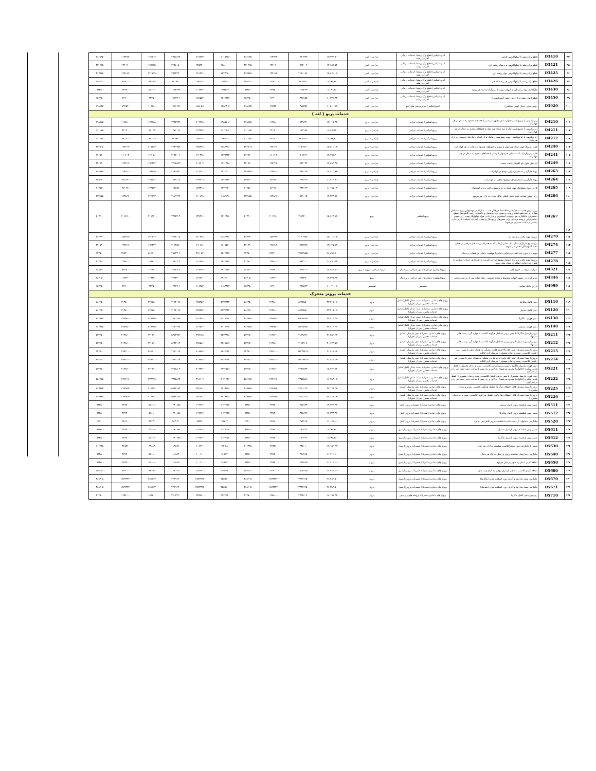| ۹۴ | D3410 | قطع نوک ریشه یا اپیکواکتومی-قدامی | اندودانتیکس/ قطع نوک ریشه/ خدمات درمانی اطراف ریشه | جراحی - اندو | ۱۳,۳۳۴,۹۰۰ | ۱۷۹۰۳۷۹۰ | ۱۱۴۴۷۸۰۰ | ۲۸۶۱۹۵۰ | ۲۰۱۵۴۷۶ | ۲۱۷۸۳۴۰ | ۲۳۵۶۸۶۴ | ۱۷۱۷۱۷۰ | ۱۱۴۴۷۸۰۰ | ۲۸۶۱۹۵۰ |
| ۹۵ | D3421 | قطع نوک ریشه یا اپیکواکتومی پره مولر ریشه اول | اندودانتیکس/ قطع نوک ریشه/ خدمات درمانی اطراف ریشه | جراحی - اندو | ۱۴,۶۵۷,۵۴۰ | ۱۹۸۴۰۰۲۰ | ۱۳۲۰۹۰۰۰ | ۳۳۰۲۲۵۰ | ۲۲۸۰۰۰۰ | ۲۴۵۹۴۰۰ | ۲۶۵۶۰۵۰ | ۱۹۸۱۳۵۰ | ۱۳۲۰۹۰۰۰ | ۳۳۰۲۲۵۰ |
| ۹۶ | D3425 | قطع نوک ریشه یا اپیکواکتومی مولر ریشه اول | اندودانتیکس/ قطع نوک ریشه/ خدمات درمانی اطراف ریشه | جراحی - اندو | ۱۵,۸۷۱,۰۲۰ | ۲۱۶۱۰۷۷۰ | ۱۴۷۱۸۶۰۰ | ۳۶۷۹۶۵۰ | ۲۵۴۳۲۷۰ | ۲۷۱۹۲۶۰ | ۲۹۳۴۷۳۰ | ۲۲۰۷۷۹۰ | ۱۴۷۱۸۶۰۰ | ۳۶۷۹۶۵۰ |
| ۹۷ | D3426 | قطع نوک ریشه یا اپیکواکتومی هر ریشه اضافی | اندودانتیکس/ قطع نوک ریشه/ خدمات درمانی اطراف ریشه | جراحی - اندو | ۷,۴۸۶,۷۲۰ | ۹۴۸۴۳۲۰ | ۶۲۹۰۰۰۰ | ۱۵۷۲۵۰۰ | ۸۴۵۸۴۰ | ۸۸۶۴۰۰ | ۹۳۰۸۶۰ | ۹۴۳۵۰۰ | ۶۲۹۰۰۰۰ | ۱۵۷۲۵۰۰ |
| ۹۸ | D3430 | جایگذاری مواد پرکردگی از انتهای ریشه یا رتروگراد-به ازاء هر ریشه | اندودانتیکس/ قطع نوک ریشه/ خدمات درمانی اطراف ریشه | جراحی - اندو | ۸,۰۸۰,۲۸۰ | ۱۰۱۷۴۴۴۰ | ۳۷۷۴۰۰۰ | ۹۴۳۵۰۰ | ۹۶۴۵۳۶ | ۱۰۷۴۳۶۰ | ۱۱۹۴۷۴۴ | ۵۶۶۱۰۰ | ۳۷۷۴۰۰۰ | ۹۴۳۵۰۰ |
| ۹۹ | D3450 | قطع کامل ریشه-به ازاء هر ریشه (آمپوتاسیون) | اندودانتیکس/ قطع نوک ریشه/ خدمات درمانی اطراف ریشه | جراحی - اندو | ۱۰,۳۴۷,۳۴۰ | ۱۳۴۶۶۵۵۰ | ۶۲۹۰۰۰۰ | ۱۵۷۲۵۰۰ | ۱۴۱۷۹۶۴ | ۱۵۶۵۵۴۰ | ۱۷۲۷۳۰۶ | ۹۴۳۵۰۰ | ۶۲۹۰۰۰۰ | ۱۵۷۲۵۰۰ |
| ۱۰۰ | D3920 | دونیم سازی دندان (همی سکشن) | اندودانتیکس/ سایر درمان های اندو | جراحی - اندو | ۱۰,۵۰۰,۷۶۰ | ۱۳۷۸۳۵۷۰ | ۷۹۲۵۴۰۰ | ۱۹۸۱۳۵۰ | ۱۴۵۶۴۰۴ | ۱۵۸۰۵۸۰ | ۱۷۱۶۶۹۶ | ۱۱۸۸۸۱۰ | ۷۹۲۵۴۰۰ | ۱۹۸۱۳۵۰ |
| خدمات پریو ( لثه ) | | | | | | | | | | | | | | |
| ۱۰۱ | D4210 | ژنژیوکتومی یا ژنژیوپلاستی-چهار دندان مجاور یا بیشتر یا فضاهای محدود به دندان در هر کوادرانت | پریودانتیکس/ خدمات جراحی | جراحی - پریو | ۱۳,۰۱۹,۴۴۰ | ۱۷۴۹۸۳۱۰ | ۱۱۹۵۱۰۰۰ | ۲۹۸۷۷۵۰ | ۱۹۵۵۷۰۸ | ۲۰۹۷۹۸۰ | ۲۲۵۳۹۳۲ | ۱۷۹۲۶۵۰ | ۱۱۹۵۱۰۰۰ | ۲۹۸۷۷۵۰ |
| ۱۰۲ | D4211 | ژنژیوکتومی یا ژنژیوپلاستی-یک تا سه دندان هم جوار یا فضاهای محدود به دندان در هر کوادرانت | پریودانتیکس/ خدمات جراحی | جراحی - پریو | ۸,۸۰۳,۴۲۰ | ۱۱۱۲۱۹۸۰ | ۴۴۰۳۰۰۰ | ۱۱۰۰۷۵۰ | ۱۱۱۲۵۰۴ | ۱۲۳۸۴۴۰ | ۱۳۷۶۰۶۶ | ۶۶۰۴۵۰ | ۴۴۰۳۰۰۰ | ۱۱۰۰۷۵۰ |
| ۱۰۳ | D4212 | ژنژیوکتومی یا ژنژیوپلاستی جهت دسترسی درمانگر برای انجام درمان‌های ترمیمی-به ازاء هر دندان | پریودانتیکس/ خدمات جراحی | جراحی - پریو | ۷,۱۹۳,۸۰۰ | ۸۹۸۱۲۵۰ | ۴۴۰۳۰۰۰ | ۱۱۰۰۷۵۰ | ۷۹۰۵۸۰ | ۸۵۶۱۰۰ | ۹۲۷۹۲۰ | ۶۶۰۴۵۰ | ۴۴۰۳۰۰۰ | ۱۱۰۰۷۵۰ |
| ۱۰۴ | D4240 | فلپ ژنژیوال-چهار دندان هم جوار یا بیشتر یا فضاهای محدود به دندان در هر کوادرانت | پریودانتیکس/ خدمات جراحی | جراحی - پریو | ۱۵,۵۰۱,۰۶۰ | ۲۰۷۱۷۸۰۰ | ۱۳۷۱۲۲۰۰ | ۳۴۲۸۰۵۰ | ۲۲۸۳۶۱۶ | ۲۴۵۴۲۸۰ | ۲۶۴۱۳۵۴ | ۲۰۵۶۸۳۰ | ۱۳۷۱۲۲۰۰ | ۳۴۲۸۰۵۰ |
| ۱۰۵ | D4241 | فلپ ژنژیوال-یک تا سه دندان هم جوار یا بیشتر یا فضاهای محدود به دندان در هر کوادرانت | پریودانتیکس/ خدمات جراحی | جراحی - پریو | ۱۲,۷۹۹,۲۰۰ | ۱۷۰۶۴۶۱۰ | ۱۱۰۷۰۴۰۰ | ۲۷۶۷۶۰۰ | ۱۷۷۹۳۴۴ | ۱۹۰۴۹۸۰ | ۲۰۴۳۰۰۶ | ۱۶۶۰۵۶۰ | ۱۱۰۷۰۴۰۰ | ۲۷۶۷۶۰۰ |
| ۱۰۶ | D4249 | افزایش طول تاج کلینیکی-بافت سخت | پریودانتیکس/ خدمات جراحی | جراحی - پریو | ۱۳,۸۸۴,۳۸۰ | ۱۸۴۲۰۳۴۰ | ۱۲۸۳۱۶۰۰ | ۳۲۰۷۹۰۰ | ۱۹۶۰۳۶۸ | ۲۰۸۷۰۴۰ | ۲۲۲۵۸۹۲ | ۱۹۲۴۷۴۰ | ۱۲۸۳۱۶۰۰ | ۳۲۰۷۹۰۰ |
| ۱۰۷ | D4263 | پیوند جایگزینی استخوان-اولین موضع در کوادرانت | پریودانتیکس/ خدمات جراحی | جراحی - پریو | ۱۳,۶۰۲,۹۸۰ | ۱۷۹۸۰۴۸۰ | ۱۱۹۵۱۰۰۰ | ۲۹۸۷۷۵۰ | ۱۹۰۴۰۰۰ | ۲۰۳۶۶۰۰ | ۲۱۸۱۹۵۰ | ۱۷۹۲۶۵۰ | ۱۱۹۵۱۰۰۰ | ۲۹۸۷۷۵۰ |
| ۱۰۸ | D4264 | پیوند جایگزینی استخوان-هر موضع اضافی در کوادرانت | پریودانتیکس/ خدمات جراحی | جراحی - پریو | ۱۰,۳۰۶,۹۰۰ | ۱۳۳۷۶۶۶۰ | ۹۸۱۲۴۰۰ | ۲۴۵۳۱۰۰ | ۱۲۴۴۷۸۴ | ۱۲۹۴۰۸۰ | ۱۳۴۸۱۱۶ | ۱۴۷۱۸۶۰ | ۹۸۱۲۴۰۰ | ۲۴۵۳۱۰۰ |
| ۱۰۹ | D4265 | کاربرد مواد بیولوژیک جهت کمک به رژنراسیون بافت نرم و استخوان | پریودانتیکس/ خدمات جراحی | جراحی - پریو | ۱۱,۱۹۵,۰۸۰ | ۱۴۴۳۱۶۳۰ | ۸۳۰۲۸۰۰ | ۲۰۷۵۷۰۰ | ۱۴۷۲۲۴۰ | ۱۵۳۳۱۸۰ | ۱۶۵۶۵۹۰ | ۱۲۴۵۴۲۰ | ۸۳۰۲۸۰۰ | ۲۰۷۵۷۰۰ |
| ۱۱۰ | D4266 | رژنراسیون هدایت شده بافتی-غشای قابل جذب، به ازای هر موضع | پریودانتیکس/ خدمات جراحی | جراحی - پریو | ۱۴,۳۴۴,۹۶۰ | ۱۹۳۱۰۶۵۰ | ۱۷۴۸۶۲۰۰ | ۴۳۷۱۵۵۰ | ۲۰۵۴۱۹۶ | ۲۱۰۸۹۸۰ | ۲۱۷۱۲۲۴ | ۲۶۲۲۹۳۰ | ۱۷۴۸۶۲۰۰ | ۴۳۷۱۵۵۰ |
| ۱۱۱ | D4267 | رژنراسیون هدایت شده بافتی-barrier غیرقابل جذب، به ازاء هر موضع-این پروسه شامل موارد زیر نمی‌شود:فلپ ورودی و بستن آن، دبریدمان و پاکسازی زخم، کانتورینگ سطح استخوان، جایگذاری مواد پیوندی استخوان و قرار دادن مواد بیولوژیک جهت رژنراسیون استخوان‌این پروسه درمانی برای نقص‌های پریودنتال و فضای اطراف ایمپلنت کاربرد دارد.(شامل برداشت ممبران می‌شود) | پریودانتیکس | پریو | ۱۵,۶۶۴,۸۶۰ | ۲۱۲۹۲۰۰۰ | ۲۰۱۲۸۰۰۰ | ۵۰۳۲۰۰۰ | ۲۳۱۶۴۷۶ | ۲۳۷۳۱۶۰ | ۲۴۳۵۴۰۴ | ۳۰۱۹۲۰۰ | ۲۰۱۲۸۰۰۰ | ۵۰۳۲۰۰۰ |
| ۱۱۲ | D4270 | پروسه پیوند بافت نرم پایه دار | پریودانتیکس/ خدمات جراحی | جراحی - پریو | ۱۵,۰۰۱,۰۴۰ | ۲۰۱۰۹۹۷۰ | ۱۵۳۴۷۶۰۰ | ۳۸۳۶۹۰۰ | ۲۱۸۳۶۱۲ | ۲۳۰۴۹۸۰ | ۲۴۳۸۰۱۸ | ۲۳۰۲۱۴۰ | ۱۵۳۴۷۶۰۰ | ۳۸۳۶۹۰۰ |
| ۱۱۳ | D4274 | پروسه وج مزیال/دیستال، تک دندان (زمانی که به همراه پروسه های جراحی در همان ناحیه آناتومیکال انجام نمی شود) | پریودانتیکس/ خدمات جراحی | جراحی - پریو | ۱۳,۱۲۵,۸۸۰ | ۱۷۴۶۳۸۳۰ | ۱۲۸۳۱۶۰۰ | ۳۲۰۷۹۰۰ | ۱۸۰۸۵۸۰ | ۱۹۰۶۸۶۰ | ۲۰۱۴۵۹۰ | ۱۹۲۴۷۴۰ | ۱۲۸۳۱۶۰۰ | ۳۲۰۷۹۰۰ |
| ۱۱۴ | D4277 | پیوند آزاد بدون پایه بافت نرم-اولین دندان یا موقعیت دندانی در فضای بی‌دندانی | پریودانتیکس/ خدمات جراحی | جراحی - پریو | ۲۶,۸۹۷,۸۰۰ | ۳۷۸۷۹۵۵۱ | ۳۷۷۴۰۰۰۰ | ۹۴۳۵۰۰۰ | ۴۵۶۲۹۶۴ | ۴۷۱۰۵۴۰ | ۴۸۷۲۳۰۶ | ۵۶۶۱۰۰۰ | ۳۷۷۴۰۰۰۰ | ۹۴۳۵۰۰۰ |
| ۱۱۵ | D4278 | پروسه پیوند بافت نرم آزاد (شامل موضع جراحی گیرنده و دهنده) هر دندان، ایمپلنت، یا فضای بی دندانی اضافه در همان محل پیوند | پریودانتیکس/ خدمات جراحی | جراحی - پریو | ۱۱,۸۹۰,۸۶۰ | ۱۵۶۳۱۰۰۰ | ۱۲۵۸۰۰۰۰ | ۳۱۴۵۰۰۰ | ۱۵۶۱۵۷۶ | ۱۶۱۸۳۶۰ | ۱۶۸۰۶۰۴ | ۱۸۸۷۰۰۰ | ۱۲۵۸۰۰۰۰ | ۳۱۴۵۰۰۰ |
| ۱۱۶ | D4321 | اسپلینت موقت _ خارج تاجی | پریودانتیکس/ درمان های غیر جراحی پریو دنتال | ارتو - جراحی - پروتز - پریو | ۱۳,۸۸۶,۸۰۰ | ۱۸۱۳۸۰۱۰ | ۷۵۴۸۰۰۰ | ۱۸۸۷۰۰۰ | ۱۹۶۰۷۶۴ | ۲۱۸۶۳۴۰ | ۲۴۳۳۶۰۶ | ۱۱۳۲۲۰۰ | ۷۵۴۸۰۰۰ | ۱۸۸۷۰۰۰ |
| ۱۱۷ | D4346 | جرم گیری در حضور التهاب متوسط یا شدید عمومی_ تمام دهان پس از بررسی دهانی | پریودانتیکس/ درمان های غیر جراحی پریو دنتال | پریو | ۱۲,۳۷۹,۴۴۰ | ۱۶۸۴۴۹۰۰ | ۱۱۳۲۲۰۰۰ | ۲۸۳۰۵۰۰ | ۱۹۶۶۲۰۰ | ۲۱۲۲۲۰۰ | ۲۲۹۳۲۰۰ | ۱۶۹۸۳۰۰ | ۱۱۳۲۲۰۰۰ | ۲۸۳۰۵۰۰ |
| ۱۱۸ | D4999 | تزریق داخل ضایعه | تشخیص | تشخیص | ۱۰,۰۲۰,۰۲۰ | ۱۲۴۸۵۲۳۰ | ۶۲۹۰۰۰۰ | ۱۵۷۲۵۰۰ | ۱۰۸۴۳۶۴ | ۱۱۶۹۵۴۰ | ۱۲۶۲۹۰۶ | ۹۴۳۵۰۰ | ۶۲۹۰۰۰۰ | ۱۵۷۲۵۰۰ |
| خدمات پروتز متحرک | | | | | | | | | | | | | | |
| ۱۱۹ | D5110 | دنچر کامل ماگزیلا | پروتز های دندانی، متحرک/ دست دندان کامل(شامل خدمات معمول پس از تحویل) | پروتز | ۴۳,۳۰۹,۰۲۰ | ۵۶۶۴۵۵۰۰ | ۳۱۴۵۰۰۰۰ | ۷۸۶۲۵۰۰ | ۵۹۳۷۳۳۲ | ۶۴۵۹۵۲۰ | ۷۰۳۲۰۲۸ | ۴۷۱۷۵۰۰ | ۳۱۴۵۰۰۰۰ | ۷۸۶۲۵۰۰ |
| ۱۲۰ | D5120 | دنچر کامل مندیبل | پروتز های دندانی، متحرک/ دست دندان کامل(شامل خدمات معمول پس از تحویل) | پروتز | ۴۳,۳۰۹,۰۲۰ | ۵۶۶۴۵۵۰۰ | ۳۱۴۵۰۰۰۰ | ۷۸۶۲۵۰۰ | ۵۹۳۷۳۳۲ | ۶۴۵۹۵۲۰ | ۷۰۳۲۰۲۸ | ۴۷۱۷۵۰۰ | ۳۱۴۵۰۰۰۰ | ۷۸۶۲۵۰۰ |
| ۱۲۱ | D5130 | دنچر فوری، ماگزیلا | پروتز های دندانی، متحرک/ دست دندان کامل(شامل خدمات معمول پس از تحویل) | پروتز | ۴۴,۲۱۴,۳۲۰ | ۵۸۰۷۵۴۵۰ | ۳۴۵۹۵۰۰۰ | ۸۶۴۸۷۵۰ | ۶۱۱۸۲۹۲ | ۶۶۱۵۶۲۰ | ۷۱۶۰۷۶۸ | ۵۱۸۹۲۵۰ | ۳۴۵۹۵۰۰۰ | ۸۶۴۸۷۵۰ |
| ۱۲۲ | D5140 | دنچر فوری، مندیبل | پروتز های دندانی، متحرک/ دست دندان کامل(شامل خدمات معمول پس از تحویل) | پروتز | ۴۴,۲۱۴,۳۲۰ | ۵۸۰۷۵۴۵۰ | ۳۴۵۹۵۰۰۰ | ۸۶۴۸۷۵۰ | ۶۱۱۸۲۹۲ | ۶۶۱۵۶۲۰ | ۷۱۶۰۷۶۸ | ۵۱۸۹۲۵۰ | ۳۴۵۹۵۰۰۰ | ۸۶۴۸۷۵۰ |
| ۱۲۳ | D5211 | پروتز پارسیل ماگزیلا-با بیس رزینی (شامل هرگونه کلاسپ یا موارد گیر، رست ها و دندانها) | پروتز های دندانی، متحرک/ دنچر پارسیل (شامل خدمات معمول پس از تحویل) | پروتز | ۳۱,۲۵۶,۲۴۰ | ۴۱۲۹۸۴۶۰ | ۲۱۳۸۶۰۰۰ | ۵۳۴۶۵۰۰ | ۴۵۳۳۴۸۸ | ۴۹۸۱۸۸۰ | ۵۴۷۲۹۹۲ | ۳۲۰۷۹۰۰ | ۲۱۳۸۶۰۰۰ | ۵۳۴۶۵۰۰ |
| ۱۲۴ | D5212 | پروتز پارسیل مندیبل-با بیس رزینی (شامل هرگونه کلاسپ یا موارد گیر، رست ها و دندانها) | پروتز های دندانی، متحرک/ دنچر پارسیل (شامل خدمات معمول پس از تحویل) | پروتز | ۳۰,۶۴۳,۵۸۰ | ۴۰۱۴۹۰۷۰ | ۲۱۳۸۶۰۰۰ | ۵۳۴۶۵۰۰ | ۴۳۶۸۷۱۶ | ۴۷۸۵۸۶۰ | ۵۲۴۴۱۱۴ | ۳۲۰۷۹۰۰ | ۲۱۳۸۶۰۰۰ | ۵۳۴۶۵۰۰ |
| ۱۲۵ | D5213 | پروتز پارسیل متحرک اصلی فک بالا-فریم فلزی ریختگی به همراه دنچر با بیس رزینی (شامل کلاسپ، رست و دندان معمولی) پارسیل کرم کبالت | پروتز های دندانی، متحرک/ دنچر پارسیل (شامل خدمات معمول پس از تحویل) | پروتز | ۴۱,۴۱۸,۱۶۰ | ۵۶۳۳۷۷۱۴۰ | ۳۷۷۴۰۰۰۰ | ۹۴۳۵۰۰۰ | ۶۵۶۶۲۳۲ | ۷۰۸۸۵۲۰ | ۷۶۶۱۰۲۸ | ۵۶۶۱۰۰۰ | ۳۷۷۴۰۰۰۰ | ۹۴۳۵۰۰۰ |
| ۱۲۶ | D5214 | پروتز پارسیل متحرک اصلی فک پایین-فریم فلزی ریختگی به همراه دنچر با بیس رزینی (شامل کلاسپ، رست و دندان معمولی) پارسیل کرم کبالت | پروتز های دندانی، متحرک/ دنچر پارسیل (شامل خدمات معمول پس از تحویل) | پروتز | ۴۱,۴۱۸,۱۶۰ | ۵۶۳۳۷۷۱۴۰ | ۳۷۷۴۰۰۰۰ | ۹۴۳۵۰۰۰ | ۶۵۶۶۲۳۲ | ۷۰۸۸۵۲۰ | ۷۶۶۱۰۲۸ | ۵۶۶۱۰۰۰ | ۳۷۷۴۰۰۰۰ | ۹۴۳۵۰۰۰ |
| ۱۲۷ | D5221 | دنچر فوری پارسیل ماگزیلا با بیس رزینی(شامل کلاسپ، رست و دندان معمولی)- فقط شامل پیگیری (فالوآپ) محدود می‌شود؛ ری لاین و ری بیس با ساخت دنچر جدید آنی را در بر نمی‌گیرد. | پروتز های دندانی، متحرک/ دست دندان کامل(شامل خدمات معمول پس از تحویل) | پروتز | ۱۵,۹۴۲,۷۶۰ | ۲۲۸۶۵۴۴۰ | ۲۱۳۸۶۰۰۰ | ۵۳۴۶۵۰۰ | ۲۹۴۲۵۷۶ | ۳۰۹۴۹۶۰ | ۳۲۵۷۸۰۴ | ۳۲۰۷۹۰۰ | ۲۱۳۸۶۰۰۰ | ۵۳۴۶۵۰۰ |
| ۱۲۸ | D5222 | دنچر فوری پارسیل مندیبولار با بیس رزینی(شامل کلاسپ، رست و دندان معمولی)- فقط شامل پیگیری (فالوآپ) محدود می‌شود؛ ری لاین و ری بیس با ساخت دنچر جدید آنی را در بر نمی‌گیرد. | پروتز های دندانی، متحرک/ دست دندان کامل(شامل خدمات معمول پس از تحویل) | پروتز | ۱۶,۳۸۳,۰۶۰ | ۲۳۵۲۵۸۸۰ | ۲۲۲۶۶۶۰۰ | ۵۵۶۶۶۵۰ | ۳۰۳۰۶۳۶ | ۳۱۸۱۰۲۰ | ۳۳۴۵۸۶۴ | ۳۳۳۹۹۹۰ | ۲۲۲۶۶۶۰۰ | ۵۵۶۶۶۵۰ |
| ۱۲۹ | D5225 | پروتز پارسیل متحرک قابل انعطاف ماگزیلا (شامل هرگونه کلاسپ، رست و دندان معمولی) | پروتز های دندانی، متحرک/ دنچر پارسیل (شامل خدمات معمول پس از تحویل) | پروتز | ۳۳,۱۳۵,۲۸۰ | ۴۴۲۰۶۱۳۰ | ۲۶۷۹۵۴۰۰ | ۶۶۹۸۸۵۰ | ۴۹۰۹۶۵۶ | ۵۳۲۶۸۰۰ | ۵۷۸۴۰۵۴ | ۴۰۱۹۳۱۰ | ۲۶۷۹۵۴۰۰ | ۶۶۹۸۸۵۰ |
| ۱۳۰ | D5226 | پروتز پارسیل متحرک قابل انعطاف فک پایین (شامل هر گونه کلاسپ، رست و دندان‌های معمولی) | پروتز های دندانی، متحرک/ دنچر پارسیل (شامل خدمات معمول پس از تحویل) | پروتز | ۳۳,۱۳۵,۲۸۰ | ۴۴۲۰۶۱۳۰ | ۲۶۷۹۵۴۰۰ | ۶۶۹۸۸۵۰ | ۴۹۰۹۶۵۶ | ۵۳۲۶۸۰۰ | ۵۷۸۴۰۵۴ | ۴۰۱۹۳۱۰ | ۲۶۷۹۵۴۰۰ | ۶۶۹۸۸۵۰ |
| ۱۳۱ | D5511 | تعمیر بیس شکسته پروتز کامل، مندیبل | پروتز های دندانی/ متحرک/ تعمیرات پروتز کامل | پروتز | ۱۲,۳۳۳,۴۶۰ | ۱۴۵۶۸۷۹۰ | ۳۷۷۴۰۰۰ | ۹۴۳۵۰۰ | ۱۰۲۶۲۵۲ | ۱۱۴۷۶۲۰ | ۱۲۸۰۶۵۸ | ۵۶۶۱۰۰ | ۳۷۷۴۰۰۰ | ۹۴۳۵۰۰ |
| ۱۳۲ | D5512 | تعمیر بیس شکسته پروتز کامل، ماگزیلا | پروتز های دندانی/ متحرک/ تعمیرات پروتز کامل | پروتز | ۱۲,۳۳۳,۴۶۰ | ۱۴۵۶۸۷۹۰ | ۳۷۷۴۰۰۰ | ۹۴۳۵۰۰ | ۱۰۲۶۲۵۲ | ۱۱۴۷۶۲۰ | ۱۲۸۰۶۵۸ | ۵۶۶۱۰۰ | ۳۷۷۴۰۰۰ | ۹۴۳۵۰۰ |
| ۱۳۳ | D5520 | جایگزینی دندانهای از دست داده یا شکسته-پروتز کامل(هر دندان) | پروتز های دندانی/ متحرک/ تعمیرات پروتز کامل | پروتز | ۱۱,۰۸۷,۱۰۰ | ۱۲۷۴۶۱۵۰ | ۲۵۱۶۰۰۰ | ۶۲۹۰۰۰ | ۷۷۷۰۲۰ | ۸۷۵۳۰۰ | ۹۸۳۰۳۰ | ۳۷۷۴۰۰ | ۲۵۱۶۰۰۰ | ۶۲۹۰۰۰ |
| ۱۳۴ | D5611 | تعمیر بیس شکسته پروتز پارسیل مندیبل | پروتز های دندانی/ متحرک/ تعمیرات پروتز پارسیل | پروتز | ۸,۳۸۸,۷۸۰ | ۱۰۶۰۴۳۱۰ | ۳۷۷۴۰۰۰ | ۹۴۳۵۰۰ | ۱۰۲۶۲۵۲ | ۱۱۴۷۶۲۰ | ۱۲۸۰۶۵۸ | ۵۶۶۱۰۰ | ۳۷۷۴۰۰۰ | ۹۴۳۵۰۰ |
| ۱۳۵ | D5612 | تعمیر بیس شکسته پروتز پارسیل ماگزیلا | پروتز های دندانی/ متحرک/ تعمیرات پروتز پارسیل | پروتز | ۸,۳۸۸,۷۸۰ | ۱۰۶۰۴۳۱۰ | ۳۷۷۴۰۰۰ | ۹۴۳۵۰۰ | ۱۰۲۶۲۵۲ | ۱۱۴۷۶۲۰ | ۱۲۸۰۶۵۸ | ۵۶۶۱۰۰ | ۳۷۷۴۰۰۰ | ۹۴۳۵۰۰ |
| ۱۳۶ | D5630 | تعمیر یا جایگزینی مواد ریتینر/کلاسپ شکسته به ازای هر دندان | پروتز های دندانی/ متحرک/ تعمیرات پروتز پارسیل | پروتز | ۱۲,۱۵۶,۴۶۰ | ۱۴۳۵۰۱۰۰ | ۴۶۵۴۶۰۰ | ۱۱۶۳۶۵۰ | ۹۹۰۸۸۰ | ۱۰۸۹۱۶۰ | ۱۱۹۶۸۹۰ | ۶۹۸۱۹۰ | ۴۶۵۴۶۰۰ | ۱۱۶۳۶۵۰ |
| ۱۳۷ | D5640 | جایگزینی دندان‌های شکسته پروتز پارسیل-به ازاء هر دندان | پروتز های دندانی/ متحرک/ تعمیرات پروتز پارسیل | پروتز | ۱۱,۷۱۶,۱۰۰ | ۱۳۶۸۹۶۵۰ | ۳۷۷۴۰۰۰ | ۹۴۳۵۰۰ | ۹۰۲۸۴۰ | ۱۰۰۱۱۰۰ | ۱۱۰۸۸۳۰ | ۵۶۶۱۰۰ | ۳۷۷۴۰۰۰ | ۹۴۳۵۰۰ |
| ۱۳۸ | D5650 | اضافه کردن دندان به دنچر پارسیل موجود | پروتز های دندانی/ متحرک/ تعمیرات پروتز پارسیل | پروتز | ۱۱,۷۱۶,۱۰۰ | ۱۳۶۸۹۶۵۰ | ۳۷۷۴۰۰۰ | ۹۴۳۵۰۰ | ۹۰۲۸۴۰ | ۱۰۰۱۱۰۰ | ۱۱۰۸۸۳۰ | ۵۶۶۱۰۰ | ۳۷۷۴۰۰۰ | ۹۴۳۵۰۰ |
| ۱۳۹ | D5660 | اضافه کردن کلاسپ به دنچر پارسیل موجود به ازای هر دندان | پروتز های دندانی/ متحرک/ تعمیرات پروتز پارسیل | پروتز | ۱۲,۴۷۴,۱۰۰ | ۱۵۵۷۶۶۵۰ | ۶۲۹۰۰۰۰ | ۱۵۷۲۵۰۰ | ۱۱۵۴۴۲۰ | ۱۲۵۲۷۰۰ | ۱۳۶۰۴۳۰ | ۹۴۳۵۰۰ | ۶۲۹۰۰۰۰ | ۱۵۷۲۵۰۰ |
| ۱۴۰ | D5670 | جایگزینی همه دندان‌ها و آکریل روی اسکلت فلزی (ماگزیلا) | پروتز های دندانی/ متحرک/ تعمیرات پروتز پارسیل | پروتز | ۲۶,۳۸۲,۵۰۰ | ۳۴۳۷۱۲۵۰ | ۱۸۷۴۴۴۲۰۰ | ۴۶۸۶۰۵۰ | ۳۵۵۹۱۰۰ | ۳۸۷۴۴۲۲۰ | ۴۲۱۹۶۴۰ | ۲۸۱۱۶۳۰ | ۱۸۷۴۴۴۲۰۰ | ۴۶۸۶۰۵۰ |
| ۱۴۱ | D5671 | جایگزینی همه دندان‌ها و آکریل روی اسکلت فلزی (مندیبل) | پروتز های دندانی/ متحرک/ تعمیرات پروتز پارسیل | پروتز | ۲۶,۳۸۲,۵۰۰ | ۳۴۳۷۱۲۵۰ | ۱۸۷۴۴۴۲۰۰ | ۴۶۸۶۰۵۰ | ۳۵۵۹۱۰۰ | ۳۸۷۴۴۲۲۰ | ۴۲۱۹۶۴۰ | ۲۸۱۱۶۳۰ | ۱۸۷۴۴۴۲۰۰ | ۴۶۸۶۰۵۰ |
| ۱۴۲ | D5710 | ری بیس دنچر کامل ماگزیلا | پروتز های دندانی/ متحرک/ پروسه های ری بیس | پروتز | ۱۸,۰۹۸,۳۴۰ | ۲۴۵۴۶۰۴۰ | ۱۲۵۸۰۰۰۰ | ۳۱۴۵۰۰۰ | ۲۹۴۲۶۸۰ | ۳۳۵۷۸۰۰ | ۳۶۰۳۲۲۰ | ۱۸۸۷۰۰۰ | ۱۲۵۸۰۰۰۰ | ۳۱۴۵۰۰۰ |